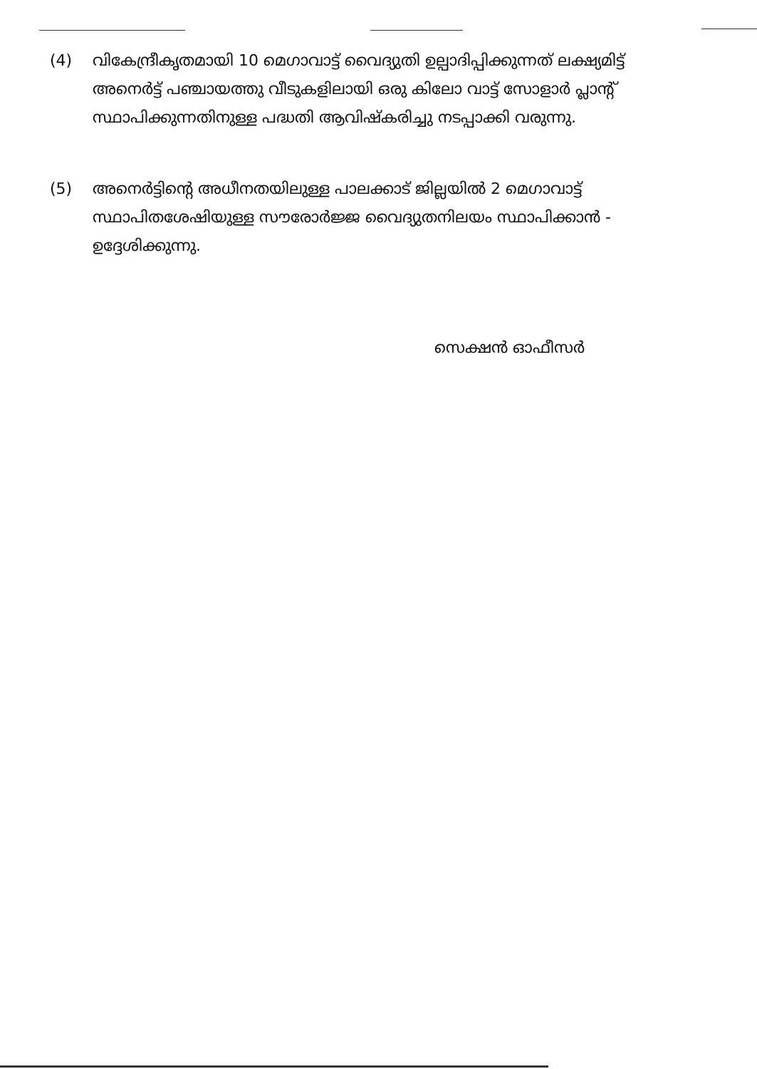(4) വികേന്ദ്രീകൃതമായി 10 മെഗാവാട്ട് വൈദ്യുതി ഉല്പാദിപ്പിക്കുന്നത് ലക്ഷ്യമിട്ട് അനെർട്ട് പഞ്ചായത്തു വീടുകളിലായി ഒരു കിലോ വാട്ട് സോളാർ പ്ലാന്റ് സ്ഥാപിക്കുന്നതിനുള്ള പദ്ധതി ആവിഷ്കരിച്ചു നടപ്പാക്കി വരുന്നു.
(5) അനെർട്ടിന്റെ അധീനതയിലുള്ള പാലക്കാട് ജില്ലയിൽ 2 മെഗാവാട്ട് സ്ഥാപിതശേഷിയുള്ള സൗരോർജ്ജ വൈദ്യുതനിലയം സ്ഥാപിക്കാൻ - ഉദ്ദേശിക്കുന്നു.
സെക്ഷൻ ഓഫീസർ